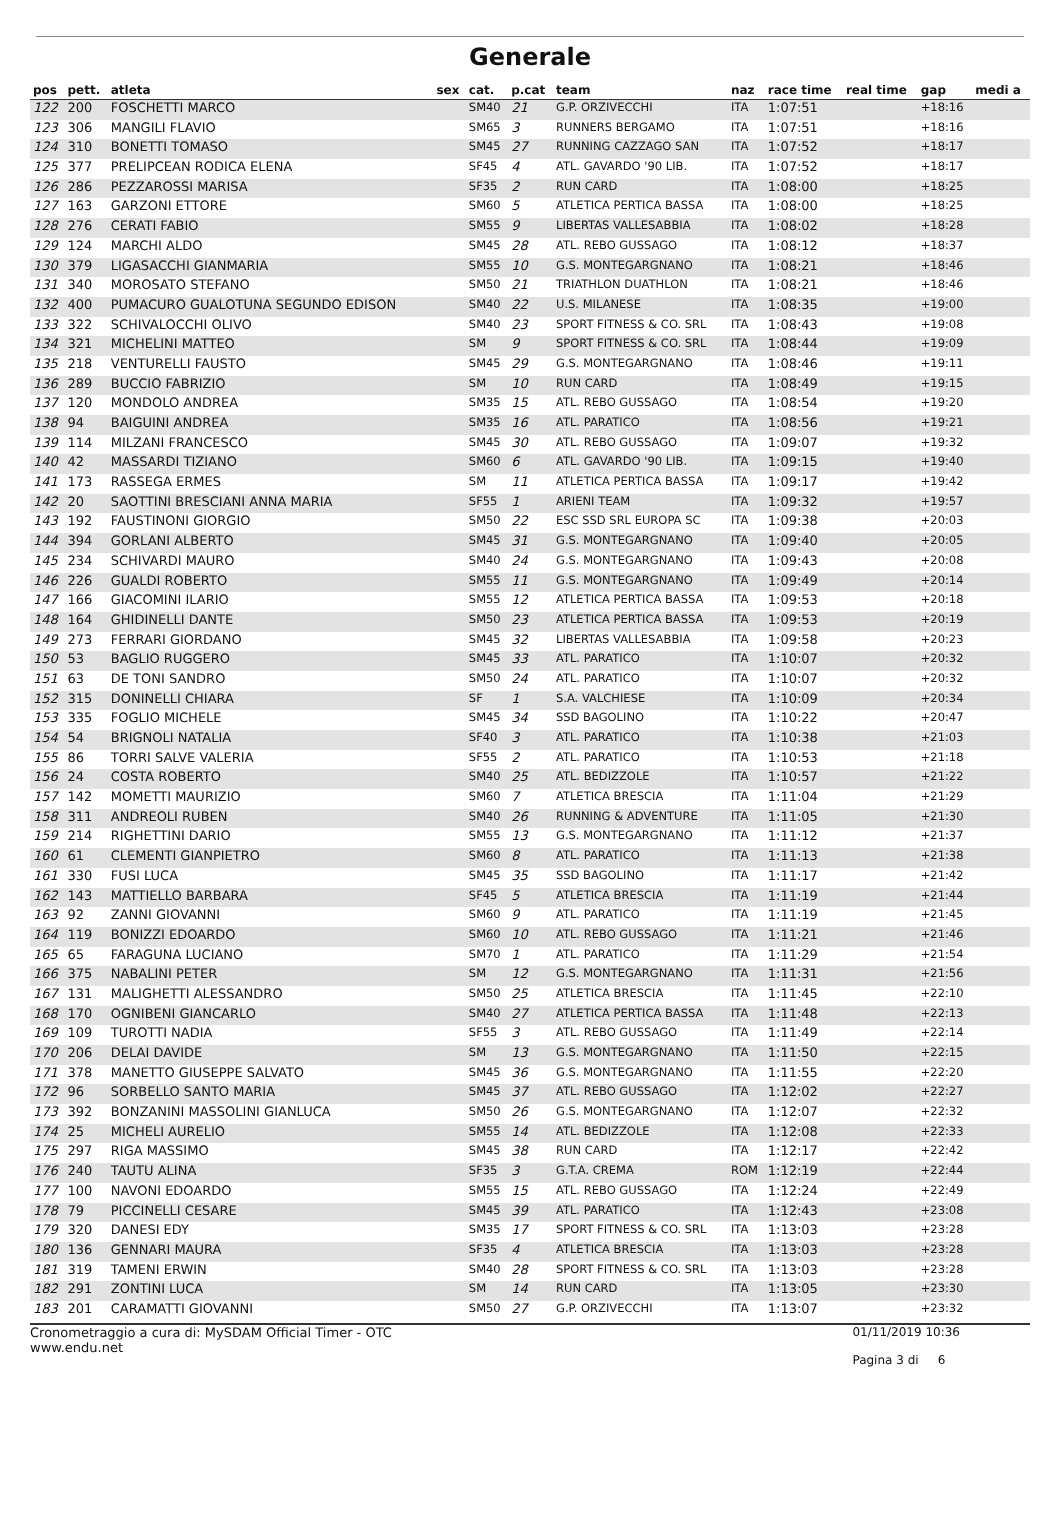Generale
| pos | pett. | atleta | sex | cat. | p.cat | team | naz | race time | real time | gap | medi a |
| --- | --- | --- | --- | --- | --- | --- | --- | --- | --- | --- | --- |
| 122 | 200 | FOSCHETTI MARCO | | SM40 | 21 | G.P. ORZIVECCHI | ITA | 1:07:51 | | +18:16 | |
| 123 | 306 | MANGILI FLAVIO | | SM65 | 3 | RUNNERS BERGAMO | ITA | 1:07:51 | | +18:16 | |
| 124 | 310 | BONETTI TOMASO | | SM45 | 27 | RUNNING CAZZAGO SAN | ITA | 1:07:52 | | +18:17 | |
| 125 | 377 | PRELIPCEAN RODICA ELENA | | SF45 | 4 | ATL. GAVARDO '90 LIB. | ITA | 1:07:52 | | +18:17 | |
| 126 | 286 | PEZZAROSSI MARISA | | SF35 | 2 | RUN CARD | ITA | 1:08:00 | | +18:25 | |
| 127 | 163 | GARZONI ETTORE | | SM60 | 5 | ATLETICA PERTICA BASSA | ITA | 1:08:00 | | +18:25 | |
| 128 | 276 | CERATI FABIO | | SM55 | 9 | LIBERTAS VALLESABBIA | ITA | 1:08:02 | | +18:28 | |
| 129 | 124 | MARCHI ALDO | | SM45 | 28 | ATL. REBO GUSSAGO | ITA | 1:08:12 | | +18:37 | |
| 130 | 379 | LIGASACCHI GIANMARIA | | SM55 | 10 | G.S. MONTEGARGNANO | ITA | 1:08:21 | | +18:46 | |
| 131 | 340 | MOROSATO STEFANO | | SM50 | 21 | TRIATHLON DUATHLON | ITA | 1:08:21 | | +18:46 | |
| 132 | 400 | PUMACURO GUALOTUNA SEGUNDO EDISON | | SM40 | 22 | U.S. MILANESE | ITA | 1:08:35 | | +19:00 | |
| 133 | 322 | SCHIVALOCCHI OLIVO | | SM40 | 23 | SPORT FITNESS & CO. SRL | ITA | 1:08:43 | | +19:08 | |
| 134 | 321 | MICHELINI MATTEO | | SM | 9 | SPORT FITNESS & CO. SRL | ITA | 1:08:44 | | +19:09 | |
| 135 | 218 | VENTURELLI FAUSTO | | SM45 | 29 | G.S. MONTEGARGNANO | ITA | 1:08:46 | | +19:11 | |
| 136 | 289 | BUCCIO FABRIZIO | | SM | 10 | RUN CARD | ITA | 1:08:49 | | +19:15 | |
| 137 | 120 | MONDOLO ANDREA | | SM35 | 15 | ATL. REBO GUSSAGO | ITA | 1:08:54 | | +19:20 | |
| 138 | 94 | BAIGUINI ANDREA | | SM35 | 16 | ATL. PARATICO | ITA | 1:08:56 | | +19:21 | |
| 139 | 114 | MILZANI FRANCESCO | | SM45 | 30 | ATL. REBO GUSSAGO | ITA | 1:09:07 | | +19:32 | |
| 140 | 42 | MASSARDI TIZIANO | | SM60 | 6 | ATL. GAVARDO '90 LIB. | ITA | 1:09:15 | | +19:40 | |
| 141 | 173 | RASSEGA ERMES | | SM | 11 | ATLETICA PERTICA BASSA | ITA | 1:09:17 | | +19:42 | |
| 142 | 20 | SAOTTINI BRESCIANI ANNA MARIA | | SF55 | 1 | ARIENI TEAM | ITA | 1:09:32 | | +19:57 | |
| 143 | 192 | FAUSTINONI GIORGIO | | SM50 | 22 | ESC SSD SRL EUROPA SC | ITA | 1:09:38 | | +20:03 | |
| 144 | 394 | GORLANI ALBERTO | | SM45 | 31 | G.S. MONTEGARGNANO | ITA | 1:09:40 | | +20:05 | |
| 145 | 234 | SCHIVARDI MAURO | | SM40 | 24 | G.S. MONTEGARGNANO | ITA | 1:09:43 | | +20:08 | |
| 146 | 226 | GUALDI ROBERTO | | SM55 | 11 | G.S. MONTEGARGNANO | ITA | 1:09:49 | | +20:14 | |
| 147 | 166 | GIACOMINI ILARIO | | SM55 | 12 | ATLETICA PERTICA BASSA | ITA | 1:09:53 | | +20:18 | |
| 148 | 164 | GHIDINELLI DANTE | | SM50 | 23 | ATLETICA PERTICA BASSA | ITA | 1:09:53 | | +20:19 | |
| 149 | 273 | FERRARI GIORDANO | | SM45 | 32 | LIBERTAS VALLESABBIA | ITA | 1:09:58 | | +20:23 | |
| 150 | 53 | BAGLIO RUGGERO | | SM45 | 33 | ATL. PARATICO | ITA | 1:10:07 | | +20:32 | |
| 151 | 63 | DE TONI SANDRO | | SM50 | 24 | ATL. PARATICO | ITA | 1:10:07 | | +20:32 | |
| 152 | 315 | DONINELLI CHIARA | | SF | 1 | S.A. VALCHIESE | ITA | 1:10:09 | | +20:34 | |
| 153 | 335 | FOGLIO MICHELE | | SM45 | 34 | SSD BAGOLINO | ITA | 1:10:22 | | +20:47 | |
| 154 | 54 | BRIGNOLI NATALIA | | SF40 | 3 | ATL. PARATICO | ITA | 1:10:38 | | +21:03 | |
| 155 | 86 | TORRI SALVE VALERIA | | SF55 | 2 | ATL. PARATICO | ITA | 1:10:53 | | +21:18 | |
| 156 | 24 | COSTA ROBERTO | | SM40 | 25 | ATL. BEDIZZOLE | ITA | 1:10:57 | | +21:22 | |
| 157 | 142 | MOMETTI MAURIZIO | | SM60 | 7 | ATLETICA BRESCIA | ITA | 1:11:04 | | +21:29 | |
| 158 | 311 | ANDREOLI RUBEN | | SM40 | 26 | RUNNING & ADVENTURE | ITA | 1:11:05 | | +21:30 | |
| 159 | 214 | RIGHETTINI DARIO | | SM55 | 13 | G.S. MONTEGARGNANO | ITA | 1:11:12 | | +21:37 | |
| 160 | 61 | CLEMENTI GIANPIETRO | | SM60 | 8 | ATL. PARATICO | ITA | 1:11:13 | | +21:38 | |
| 161 | 330 | FUSI LUCA | | SM45 | 35 | SSD BAGOLINO | ITA | 1:11:17 | | +21:42 | |
| 162 | 143 | MATTIELLO BARBARA | | SF45 | 5 | ATLETICA BRESCIA | ITA | 1:11:19 | | +21:44 | |
| 163 | 92 | ZANNI GIOVANNI | | SM60 | 9 | ATL. PARATICO | ITA | 1:11:19 | | +21:45 | |
| 164 | 119 | BONIZZI EDOARDO | | SM60 | 10 | ATL. REBO GUSSAGO | ITA | 1:11:21 | | +21:46 | |
| 165 | 65 | FARAGUNA LUCIANO | | SM70 | 1 | ATL. PARATICO | ITA | 1:11:29 | | +21:54 | |
| 166 | 375 | NABALINI PETER | | SM | 12 | G.S. MONTEGARGNANO | ITA | 1:11:31 | | +21:56 | |
| 167 | 131 | MALIGHETTI ALESSANDRO | | SM50 | 25 | ATLETICA BRESCIA | ITA | 1:11:45 | | +22:10 | |
| 168 | 170 | OGNIBENI GIANCARLO | | SM40 | 27 | ATLETICA PERTICA BASSA | ITA | 1:11:48 | | +22:13 | |
| 169 | 109 | TUROTTI NADIA | | SF55 | 3 | ATL. REBO GUSSAGO | ITA | 1:11:49 | | +22:14 | |
| 170 | 206 | DELAI DAVIDE | | SM | 13 | G.S. MONTEGARGNANO | ITA | 1:11:50 | | +22:15 | |
| 171 | 378 | MANETTO GIUSEPPE SALVATO | | SM45 | 36 | G.S. MONTEGARGNANO | ITA | 1:11:55 | | +22:20 | |
| 172 | 96 | SORBELLO SANTO MARIA | | SM45 | 37 | ATL. REBO GUSSAGO | ITA | 1:12:02 | | +22:27 | |
| 173 | 392 | BONZANINI MASSOLINI GIANLUCA | | SM50 | 26 | G.S. MONTEGARGNANO | ITA | 1:12:07 | | +22:32 | |
| 174 | 25 | MICHELI AURELIO | | SM55 | 14 | ATL. BEDIZZOLE | ITA | 1:12:08 | | +22:33 | |
| 175 | 297 | RIGA MASSIMO | | SM45 | 38 | RUN CARD | ITA | 1:12:17 | | +22:42 | |
| 176 | 240 | TAUTU ALINA | | SF35 | 3 | G.T.A. CREMA | ROM | 1:12:19 | | +22:44 | |
| 177 | 100 | NAVONI EDOARDO | | SM55 | 15 | ATL. REBO GUSSAGO | ITA | 1:12:24 | | +22:49 | |
| 178 | 79 | PICCINELLI CESARE | | SM45 | 39 | ATL. PARATICO | ITA | 1:12:43 | | +23:08 | |
| 179 | 320 | DANESI EDY | | SM35 | 17 | SPORT FITNESS & CO. SRL | ITA | 1:13:03 | | +23:28 | |
| 180 | 136 | GENNARI MAURA | | SF35 | 4 | ATLETICA BRESCIA | ITA | 1:13:03 | | +23:28 | |
| 181 | 319 | TAMENI ERWIN | | SM40 | 28 | SPORT FITNESS & CO. SRL | ITA | 1:13:03 | | +23:28 | |
| 182 | 291 | ZONTINI LUCA | | SM | 14 | RUN CARD | ITA | 1:13:05 | | +23:30 | |
| 183 | 201 | CARAMATTI GIOVANNI | | SM50 | 27 | G.P. ORZIVECCHI | ITA | 1:13:07 | | +23:32 | |
Cronometraggio a cura di: MySDAM Official Timer - OTC
www.endu.net
01/11/2019 10:36
Pagina 3 di 6